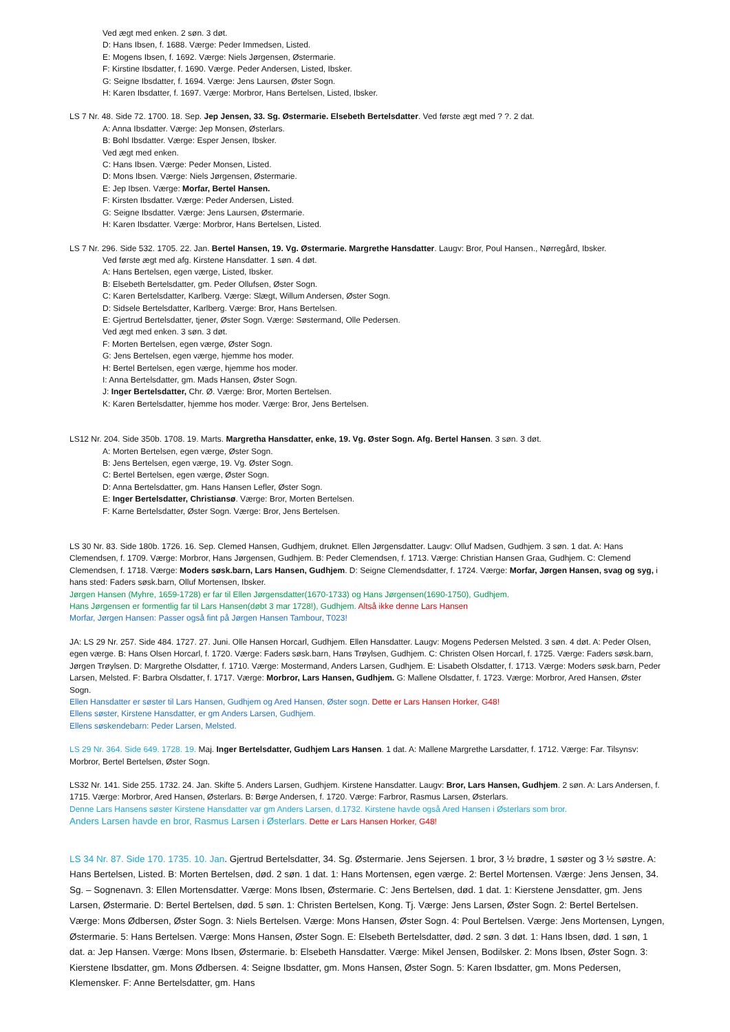Ved ægt med enken. 2 søn. 3 døt.
D: Hans Ibsen, f. 1688. Værge: Peder Immedsen, Listed.
E: Mogens Ibsen, f. 1692. Værge: Niels Jørgensen, Østermarie.
F: Kirstine Ibsdatter, f. 1690. Værge. Peder Andersen, Listed, Ibsker.
G: Seigne Ibsdatter, f. 1694. Værge: Jens Laursen, Øster Sogn.
H: Karen Ibsdatter, f. 1697. Værge: Morbror, Hans Bertelsen, Listed, Ibsker.
LS 7 Nr. 48. Side 72. 1700. 18. Sep. Jep Jensen, 33. Sg. Østermarie. Elsebeth Bertelsdatter. Ved første ægt med ? ?. 2 dat.
A: Anna Ibsdatter. Værge: Jep Monsen, Østerlars.
B: Bohl Ibsdatter. Værge: Esper Jensen, Ibsker.
Ved ægt med enken.
C: Hans Ibsen. Værge: Peder Monsen, Listed.
D: Mons Ibsen. Værge: Niels Jørgensen, Østermarie.
E: Jep Ibsen. Værge: Morfar, Bertel Hansen.
F: Kirsten Ibsdatter. Værge: Peder Andersen, Listed.
G: Seigne Ibsdatter. Værge: Jens Laursen, Østermarie.
H: Karen Ibsdatter. Værge: Morbror, Hans Bertelsen, Listed.
LS 7 Nr. 296. Side 532. 1705. 22. Jan. Bertel Hansen, 19. Vg. Østermarie. Margrethe Hansdatter. Laugv: Bror, Poul Hansen., Nørregård, Ibsker.
Ved første ægt med afg. Kirstene Hansdatter. 1 søn. 4 døt.
A: Hans Bertelsen, egen værge, Listed, Ibsker.
B: Elsebeth Bertelsdatter, gm. Peder Ollufsen, Øster Sogn.
C: Karen Bertelsdatter, Karlberg. Værge: Slægt, Willum Andersen, Øster Sogn.
D: Sidsele Bertelsdatter, Karlberg. Værge: Bror, Hans Bertelsen.
E: Gjertrud Bertelsdatter, tjener, Øster Sogn. Værge: Søstermand, Olle Pedersen.
Ved ægt med enken. 3 søn. 3 døt.
F: Morten Bertelsen, egen værge, Øster Sogn.
G: Jens Bertelsen, egen værge, hjemme hos moder.
H: Bertel Bertelsen, egen værge, hjemme hos moder.
I: Anna Bertelsdatter, gm. Mads Hansen, Øster Sogn.
J: Inger Bertelsdatter, Chr. Ø. Værge: Bror, Morten Bertelsen.
K: Karen Bertelsdatter, hjemme hos moder. Værge: Bror, Jens Bertelsen.
LS12 Nr. 204. Side 350b. 1708. 19. Marts. Margretha Hansdatter, enke, 19. Vg. Øster Sogn. Afg. Bertel Hansen. 3 søn. 3 døt.
A: Morten Bertelsen, egen værge, Øster Sogn.
B: Jens Bertelsen, egen værge, 19. Vg. Øster Sogn.
C: Bertel Bertelsen, egen værge, Øster Sogn.
D: Anna Bertelsdatter, gm. Hans Hansen Lefler, Øster Sogn.
E: Inger Bertelsdatter, Christiansø. Værge: Bror, Morten Bertelsen.
F: Karne Bertelsdatter, Øster Sogn. Værge: Bror, Jens Bertelsen.
LS 30 Nr. 83. Side 180b. 1726. 16. Sep. Clemed Hansen, Gudhjem, druknet. Ellen Jørgensdatter. Laugv: Olluf Madsen, Gudhjem. 3 søn. 1 dat. A: Hans Clemendsen, f. 1709. Værge: Morbror, Hans Jørgensen, Gudhjem. B: Peder Clemendsen, f. 1713. Værge: Christian Hansen Graa, Gudhjem. C: Clemend Clemendsen, f. 1718. Værge: Moders søsk.barn, Lars Hansen, Gudhjem. D: Seigne Clemendsdatter, f. 1724. Værge: Morfar, Jørgen Hansen, svag og syg, i hans sted: Faders søsk.barn, Olluf Mortensen, Ibsker.
Jørgen Hansen (Myhre, 1659-1728) er far til Ellen Jørgensdatter(1670-1733) og Hans Jørgensen(1690-1750), Gudhjem.
Hans Jørgensen er formentlig far til Lars Hansen(døbt 3 mar 1728!), Gudhjem. Altså ikke denne Lars Hansen
Morfar, Jørgen Hansen: Passer også fint på Jørgen Hansen Tambour, T023!
JA: LS 29 Nr. 257. Side 484. 1727. 27. Juni. Olle Hansen Horcarl, Gudhjem. Ellen Hansdatter. Laugv: Mogens Pedersen Melsted. 3 søn. 4 døt. A: Peder Olsen, egen værge. B: Hans Olsen Horcarl, f. 1720. Værge: Faders søsk.barn, Hans Trøylsen, Gudhjem. C: Christen Olsen Horcarl, f. 1725. Værge: Faders søsk.barn, Jørgen Trøylsen. D: Margrethe Olsdatter, f. 1710. Værge: Mostermand, Anders Larsen, Gudhjem. E: Lisabeth Olsdatter, f. 1713. Værge: Moders søsk.barn, Peder Larsen, Melsted. F: Barbra Olsdatter, f. 1717. Værge: Morbror, Lars Hansen, Gudhjem. G: Mallene Olsdatter, f. 1723. Værge: Morbror, Ared Hansen, Øster Sogn.
Ellen Hansdatter er søster til Lars Hansen, Gudhjem og Ared Hansen, Øster sogn. Dette er Lars Hansen Horker, G48!
Ellens søster, Kirstene Hansdatter, er gm Anders Larsen, Gudhjem.
Ellens søskendebarn: Peder Larsen, Melsted.
LS 29 Nr. 364. Side 649. 1728. 19. Maj. Inger Bertelsdatter, Gudhjem Lars Hansen. 1 dat. A: Mallene Margrethe Larsdatter, f. 1712. Værge: Far. Tilsynsv: Morbror, Bertel Bertelsen, Øster Sogn.
LS32 Nr. 141. Side 255. 1732. 24. Jan. Skifte 5. Anders Larsen, Gudhjem. Kirstene Hansdatter. Laugv: Bror, Lars Hansen, Gudhjem. 2 søn. A: Lars Andersen, f. 1715. Værge: Morbror, Ared Hansen, Østerlars. B: Børge Andersen, f. 1720. Værge: Farbror, Rasmus Larsen, Østerlars.
Denne Lars Hansens søster Kirstene Hansdatter var gm Anders Larsen, d.1732. Kirstene havde også Ared Hansen i Østerlars som bror.
Anders Larsen havde en bror, Rasmus Larsen i Østerlars. Dette er Lars Hansen Horker, G48!
LS 34 Nr. 87. Side 170. 1735. 10. Jan. Gjertrud Bertelsdatter, 34. Sg. Østermarie. Jens Sejersen. 1 bror, 3 ½ brødre, 1 søster og 3 ½ søstre. A: Hans Bertelsen, Listed. B: Morten Bertelsen, død. 2 søn. 1 dat. 1: Hans Mortensen, egen værge. 2: Bertel Mortensen. Værge: Jens Jensen, 34. Sg. – Sognenavn. 3: Ellen Mortensdatter. Værge: Mons Ibsen, Østermarie. C: Jens Bertelsen, død. 1 dat. 1: Kierstene Jensdatter, gm. Jens Larsen, Østermarie. D: Bertel Bertelsen, død. 5 søn. 1: Christen Bertelsen, Kong. Tj. Værge: Jens Larsen, Øster Sogn. 2: Bertel Bertelsen. Værge: Mons Ødbersen, Øster Sogn. 3: Niels Bertelsen. Værge: Mons Hansen, Øster Sogn. 4: Poul Bertelsen. Værge: Jens Mortensen, Lyngen, Østermarie. 5: Hans Bertelsen. Værge: Mons Hansen, Øster Sogn. E: Elsebeth Bertelsdatter, død. 2 søn. 3 døt. 1: Hans Ibsen, død. 1 søn, 1 dat. a: Jep Hansen. Værge: Mons Ibsen, Østermarie. b: Elsebeth Hansdatter. Værge: Mikel Jensen, Bodilsker. 2: Mons Ibsen, Øster Sogn. 3: Kierstene Ibsdatter, gm. Mons Ødbersen. 4: Seigne Ibsdatter, gm. Mons Hansen, Øster Sogn. 5: Karen Ibsdatter, gm. Mons Pedersen, Klemensker. F: Anne Bertelsdatter, gm. Hans